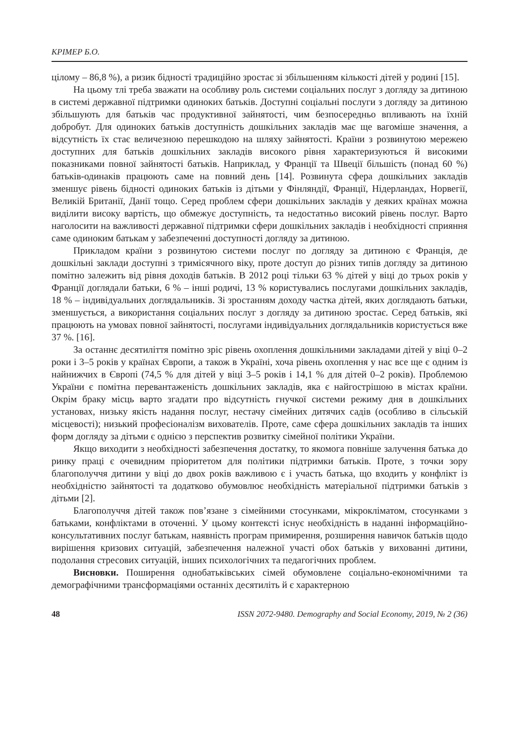КРІМЕР Б.О.
цілому – 86,8 %), а ризик бідності традиційно зростає зі збільшенням кількості дітей у родині [15].
На цьому тлі треба зважати на особливу роль системи соціальних послуг з догляду за дитиною в системі державної підтримки одиноких батьків. Доступні соціальні послуги з догляду за дитиною збільшують для батьків час продуктивної зайнятості, чим безпосередньо впливають на їхній добробут. Для одиноких батьків доступність дошкільних закладів має ще вагоміше значення, а відсутність їх стає величезною перешкодою на шляху зайнятості. Країни з розвинутою мережею доступних для батьків дошкільних закладів високого рівня характеризуються й високими показниками повної зайнятості батьків. Наприклад, у Франції та Швеції більшість (понад 60 %) батьків-одинаків працюють саме на повний день [14]. Розвинута сфера дошкільних закладів зменшує рівень бідності одиноких батьків із дітьми у Фінляндії, Франції, Нідерландах, Норвегії, Великій Британії, Данії тощо. Серед проблем сфери дошкільних закладів у деяких країнах можна виділити високу вартість, що обмежує доступність, та недостатньо високий рівень послуг. Варто наголосити на важливості державної підтримки сфери дошкільних закладів і необхідності сприяння саме одиноким батькам у забезпеченні доступності догляду за дитиною.
Прикладом країни з розвинутою системи послуг по догляду за дитиною є Франція, де дошкільні заклади доступні з тримісячного віку, проте доступ до різних типів догляду за дитиною помітно залежить від рівня доходів батьків. В 2012 році тільки 63 % дітей у віці до трьох років у Франції доглядали батьки, 6 % – інші родичі, 13 % користувались послугами дошкільних закладів, 18 % – індивідуальних доглядальників. Зі зростанням доходу частка дітей, яких доглядають батьки, зменшується, а використання соціальних послуг з догляду за дитиною зростає. Серед батьків, які працюють на умовах повної зайнятості, послугами індивідуальних доглядальників користується вже 37 %. [16].
За останнє десятиліття помітно зріс рівень охоплення дошкільними закладами дітей у віці 0–2 роки і 3–5 років у країнах Європи, а також в Україні, хоча рівень охоплення у нас все ще є одним із найнижчих в Європі (74,5 % для дітей у віці 3–5 років і 14,1 % для дітей 0–2 років). Проблемою України є помітна перевантаженість дошкільних закладів, яка є найгострішою в містах країни. Окрім браку місць варто згадати про відсутність гнучкої системи режиму дня в дошкільних установах, низьку якість надання послуг, нестачу сімейних дитячих садів (особливо в сільській місцевості); низький професіоналізм вихователів. Проте, саме сфера дошкільних закладів та інших форм догляду за дітьми є однією з перспектив розвитку сімейної політики України.
Якщо виходити з необхідності забезпечення достатку, то якомога повніше залучення батька до ринку праці є очевидним пріоритетом для політики підтримки батьків. Проте, з точки зору благополуччя дитини у віці до двох років важливою є і участь батька, що входить у конфлікт із необхідністю зайнятості та додатково обумовлює необхідність матеріальної підтримки батьків з дітьми [2].
Благополуччя дітей також пов’язане з сімейними стосунками, мікрокліматом, стосунками з батьками, конфліктами в оточенні. У цьому контексті існує необхідність в наданні інформаційно-консультативних послуг батькам, наявність програм примирення, розширення навичок батьків щодо вирішення кризових ситуацій, забезпечення належної участі обох батьків у вихованні дитини, подолання стресових ситуацій, інших психологічних та педагогічних проблем.
Висновки. Поширення однобатьківських сімей обумовлене соціально-економічними та демографічними трансформаціями останніх десятиліть й є характерною
48 ISSN 2072-9480. Demography and Social Economy, 2019, № 2 (36)